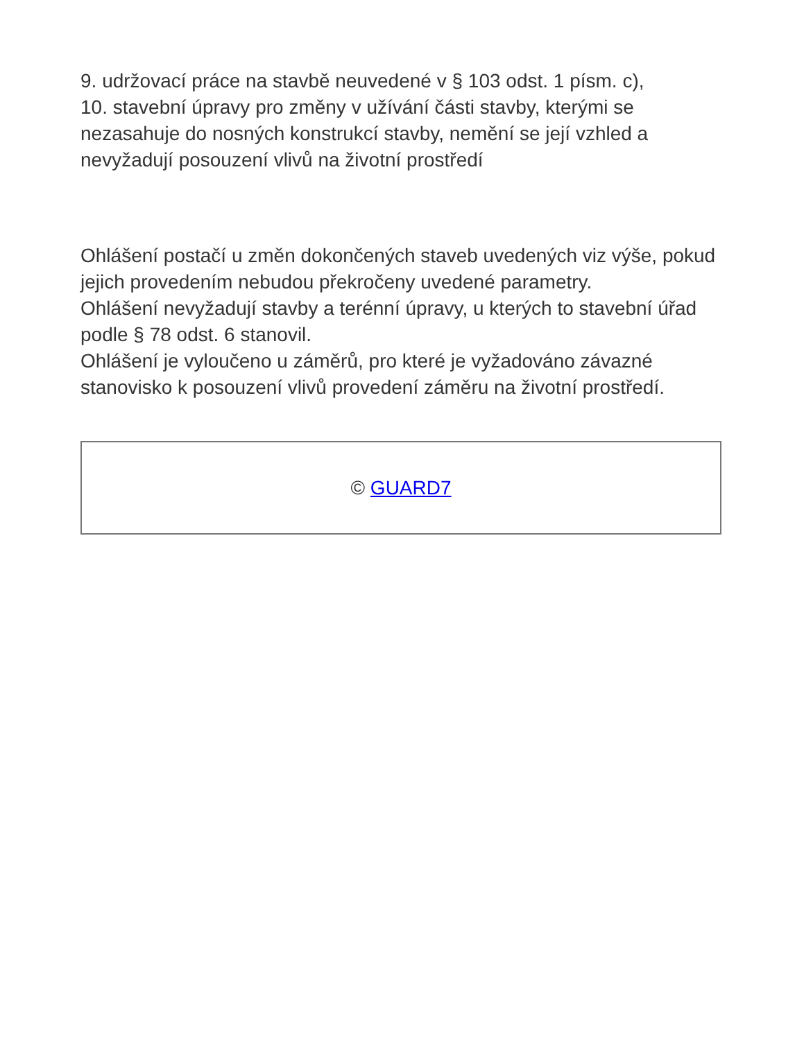9. udržovací práce na stavbě neuvedené v § 103 odst. 1 písm. c),
10. stavební úpravy pro změny v užívání části stavby, kterými se nezasahuje do nosných konstrukcí stavby, nemění se její vzhled a nevyžadují posouzení vlivů na životní prostředí
Ohlášení postačí u změn dokončených staveb uvedených viz výše, pokud jejich provedením nebudou překročeny uvedené parametry.
Ohlášení nevyžadují stavby a terénní úpravy, u kterých to stavební úřad podle § 78 odst. 6 stanovil.
Ohlášení je vyloučeno u záměrů, pro které je vyžadováno závazné stanovisko k posouzení vlivů provedení záměru na životní prostředí.
© GUARD7